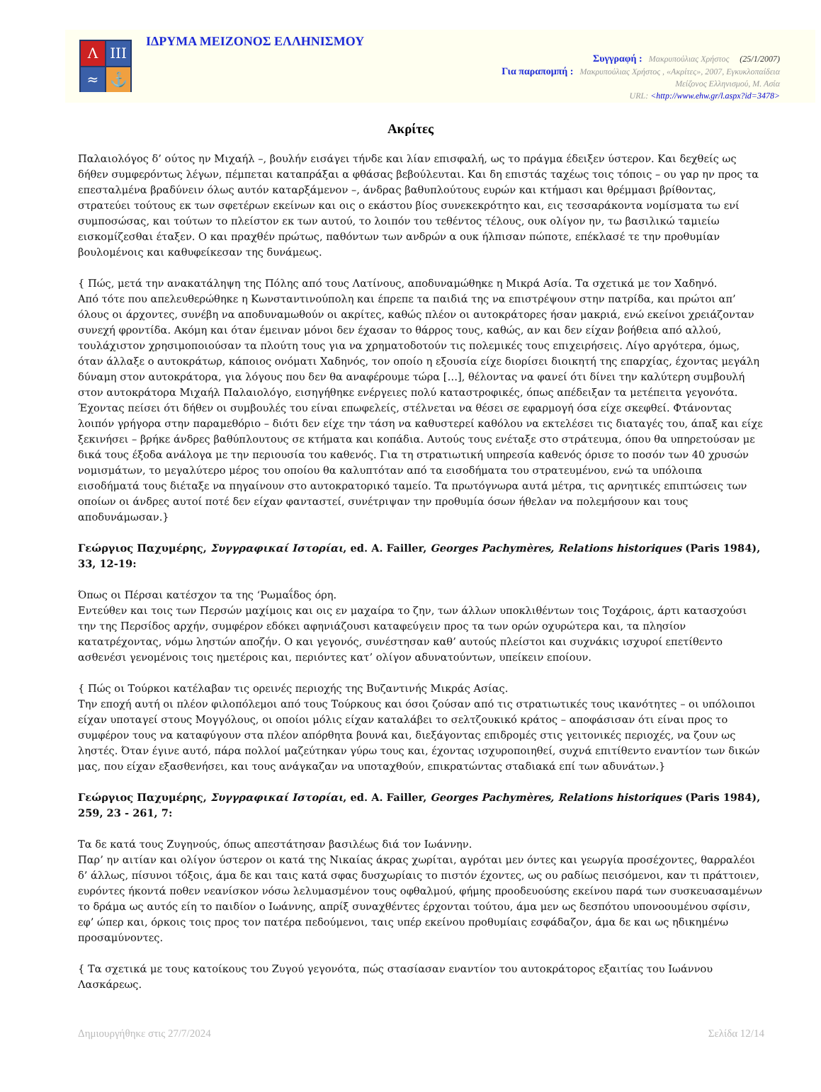Λ
ΙΙΙ
≈
⚓
ΙΔΡΥΜΑ ΜΕΙΖΟΝΟΣ ΕΛΛΗΝΙΣΜΟΥ
Συγγραφή : Μακρυπούλιας Χρήστος (25/1/2007)
Για παραπομπή : Μακρυπούλιας Χρήστος , «Ακρίτες», 2007, Εγκυκλοπαίδεια
Μείζονος Ελληνισμού, Μ. Ασία
URL: <http://www.ehw.gr/l.aspx?id=3478>
Ακρίτες
Παλαιολόγος δ’ ούτος ην Μιχαήλ –, βουλήν εισάγει τήνδε και λίαν επισφαλή, ως το πράγμα έδειξεν ύστερον. Και δεχθείς ως δήθεν συμφερόντως λέγων, πέμπεται καταπράξαι α φθάσας βεβούλευται. Και δη επιστάς ταχέως τοις τόποις – ου γαρ ην προς τα επεσταλμένα βραδύνειν όλως αυτόν καταρξάμενον –, άνδρας βαθυπλούτους ευρών και κτήμασι και θρέμμασι βρίθοντας, στρατεύει τούτους εκ των σφετέρων εκείνων και οις ο εκάστου βίος συνεκεκρότητο και, εις τεσσαράκοντα νομίσματα τω ενί συμποσώσας, και τούτων το πλείστον εκ των αυτού, το λοιπόν του τεθέντος τέλους, ουκ ολίγον ην, τω βασιλικώ ταμιείω εισκομίζεσθαι έταξεν. Ο και πραχθέν πρώτως, παθόντων των ανδρών α ουκ ήλπισαν πώποτε, επέκλασέ τε την προθυμίαν βουλομένοις και καθυφείκεσαν της δυνάμεως.
{ Πώς, μετά την ανακατάληψη της Πόλης από τους Λατίνους, αποδυναμώθηκε η Μικρά Ασία. Τα σχετικά με τον Χαδηνό.
Από τότε που απελευθερώθηκε η Κωνσταντινούπολη και έπρεπε τα παιδιά της να επιστρέψουν στην πατρίδα, και πρώτοι απ’ όλους οι άρχοντες, συνέβη να αποδυναμωθούν οι ακρίτες, καθώς πλέον οι αυτοκράτορες ήσαν μακριά, ενώ εκείνοι χρειάζονταν συνεχή φροντίδα. Ακόμη και όταν έμειναν μόνοι δεν έχασαν το θάρρος τους, καθώς, αν και δεν είχαν βοήθεια από αλλού, τουλάχιστον χρησιμοποιούσαν τα πλούτη τους για να χρηματοδοτούν τις πολεμικές τους επιχειρήσεις. Λίγο αργότερα, όμως, όταν άλλαξε ο αυτοκράτωρ, κάποιος ονόματι Χαδηνός, τον οποίο η εξουσία είχε διορίσει διοικητή της επαρχίας, έχοντας μεγάλη δύναμη στον αυτοκράτορα, για λόγους που δεν θα αναφέρουμε τώρα […], θέλοντας να φανεί ότι δίνει την καλύτερη συμβουλή στον αυτοκράτορα Μιχαήλ Παλαιολόγο, εισηγήθηκε ενέργειες πολύ καταστροφικές, όπως απέδειξαν τα μετέπειτα γεγονότα. Έχοντας πείσει ότι δήθεν οι συμβουλές του είναι επωφελείς, στέλνεται να θέσει σε εφαρμογή όσα είχε σκεφθεί. Φτάνοντας λοιπόν γρήγορα στην παραμεθόριο – διότι δεν είχε την τάση να καθυστερεί καθόλου να εκτελέσει τις διαταγές του, άπαξ και είχε ξεκινήσει – βρήκε άνδρες βαθύπλουτους σε κτήματα και κοπάδια. Αυτούς τους ενέταξε στο στράτευμα, όπου θα υπηρετούσαν με δικά τους έξοδα ανάλογα με την περιουσία του καθενός. Για τη στρατιωτική υπηρεσία καθενός όρισε το ποσόν των 40 χρυσών νομισμάτων, το μεγαλύτερο μέρος του οποίου θα καλυπτόταν από τα εισοδήματα του στρατευμένου, ενώ τα υπόλοιπα εισοδήματά τους διέταξε να πηγαίνουν στο αυτοκρατορικό ταμείο. Τα πρωτόγνωρα αυτά μέτρα, τις αρνητικές επιπτώσεις των οποίων οι άνδρες αυτοί ποτέ δεν είχαν φανταστεί, συνέτριψαν την προθυμία όσων ήθελαν να πολεμήσουν και τους αποδυνάμωσαν.}
Γεώργιος Παχυμέρης, Συγγραφικαί Ιστορίαι, ed. A. Failler, Georges Pachymères, Relations historiques (Paris 1984), 33, 12-19:
Όπως οι Πέρσαι κατέσχον τα της ‘Ρωμαΐδος όρη.
Εντεύθεν και τοις των Περσών μαχίμοις και οις εν μαχαίρα το ζην, των άλλων υποκλιθέντων τοις Τοχάροις, άρτι κατασχούσι την της Περσίδος αρχήν, συμφέρον εδόκει αφηνιάζουσι καταφεύγειν προς τα των ορών οχυρώτερα και, τα πλησίον κατατρέχοντας, νόμω ληστών αποζήν. Ο και γεγονός, συνέστησαν καθ’ αυτούς πλείστοι και συχνάκις ισχυροί επετίθεντο ασθενέσι γενομένοις τοις ημετέροις και, περιόντες κατ’ ολίγον αδυνατούντων, υπείκειν εποίουν.
{ Πώς οι Τούρκοι κατέλαβαν τις ορεινές περιοχής της Βυζαντινής Μικράς Ασίας.
Την εποχή αυτή οι πλέον φιλοπόλεμοι από τους Τούρκους και όσοι ζούσαν από τις στρατιωτικές τους ικανότητες – οι υπόλοιποι είχαν υποταγεί στους Μογγόλους, οι οποίοι μόλις είχαν καταλάβει το σελτζουκικό κράτος – αποφάσισαν ότι είναι προς το συμφέρον τους να καταφύγουν στα πλέον απόρθητα βουνά και, διεξάγοντας επιδρομές στις γειτονικές περιοχές, να ζουν ως ληστές. Όταν έγινε αυτό, πάρα πολλοί μαζεύτηκαν γύρω τους και, έχοντας ισχυροποιηθεί, συχνά επιτίθεντο εναντίον των δικών μας, που είχαν εξασθενήσει, και τους ανάγκαζαν να υποταχθούν, επικρατώντας σταδιακά επί των αδυνάτων.}
Γεώργιος Παχυμέρης, Συγγραφικαί Ιστορίαι, ed. A. Failler, Georges Pachymères, Relations historiques (Paris 1984), 259, 23 - 261, 7:
Τα δε κατά τους Ζυγηνούς, όπως απεστάτησαν βασιλέως διά τον Ιωάννην.
Παρ’ ην αιτίαν και ολίγον ύστερον οι κατά της Νικαίας άκρας χωρίται, αγρόται μεν όντες και γεωργία προσέχοντες, θαρραλέοι δ’ άλλως, πίσυνοι τόξοις, άμα δε και ταις κατά σφας δυσχωρίαις το πιστόν έχοντες, ως ου ραδίως πεισόμενοι, καν τι πράττοιεν, ευρόντες ήκοντά ποθεν νεανίσκον νόσω λελυμασμένον τους οφθαλμού, φήμης προοδευούσης εκείνου παρά των συσκευασαμένων το δράμα ως αυτός είη το παιδίον ο Ιωάννης, απρίξ συναχθέντες έρχονται τούτου, άμα μεν ως δεσπότου υπονοουμένου σφίσιν, εφ’ ώπερ και, όρκοις τοις προς τον πατέρα πεδούμενοι, ταις υπέρ εκείνου προθυμίαις εσφάδαζον, άμα δε και ως ηδικημένω προσαμύνοντες.
{ Τα σχετικά με τους κατοίκους του Ζυγού γεγονότα, πώς στασίασαν εναντίον του αυτοκράτορος εξαιτίας του Ιωάννου Λασκάρεως.
Δημιουργήθηκε στις 27/7/2024 Σελίδα 12/14